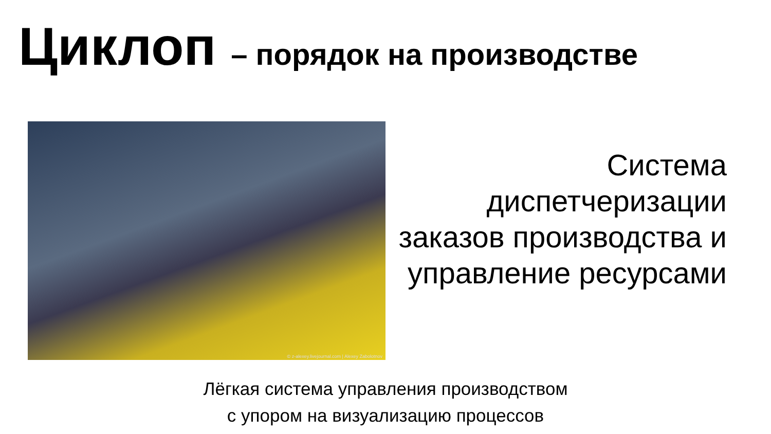Циклоп – порядок на производстве
© z-alexey.livejournal.com | Alexey Zabolotnov
Система диспетчеризации заказов производства и управление ресурсами
Лёгкая система управления производством
с упором на визуализацию процессов